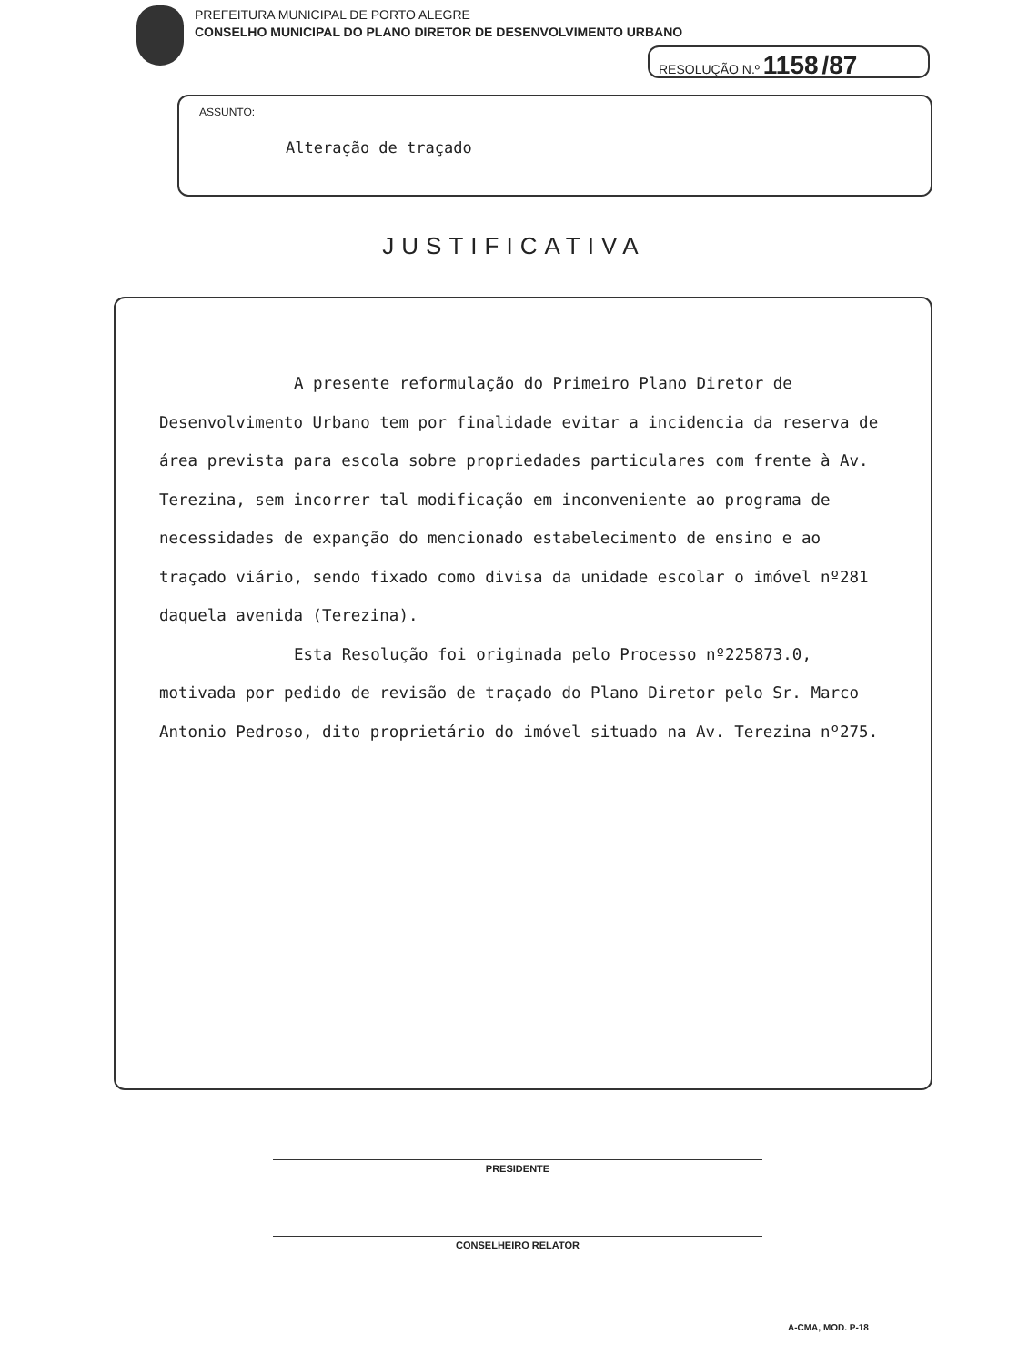PREFEITURA MUNICIPAL DE PORTO ALEGRE
CONSELHO MUNICIPAL DO PLANO DIRETOR DE DESENVOLVIMENTO URBANO
RESOLUÇÃO N.º 1158 /87
ASSUNTO:
Alteração de traçado
JUSTIFICATIVA
A presente reformulação do Primeiro Plano Diretor de Desenvolvimento Urbano tem por finalidade evitar a incidencia da reserva de área prevista para escola sobre propriedades particulares com frente à Av. Terezina, sem incorrer tal modificação em inconveniente ao programa de necessidades de expanção do mencionado estabelecimento de ensino e ao traçado viário, sendo fixado como divisa da unidade escolar o imóvel nº281 daquela avenida (Terezina).
Esta Resolução foi originada pelo Processo nº225873.0, motivada por pedido de revisão de traçado do Plano Diretor pelo Sr. Marco Antonio Pedroso, dito proprietário do imóvel situado na Av. Terezina nº275.
PRESIDENTE
CONSELHEIRO RELATOR
A-CMA, MOD. P-18